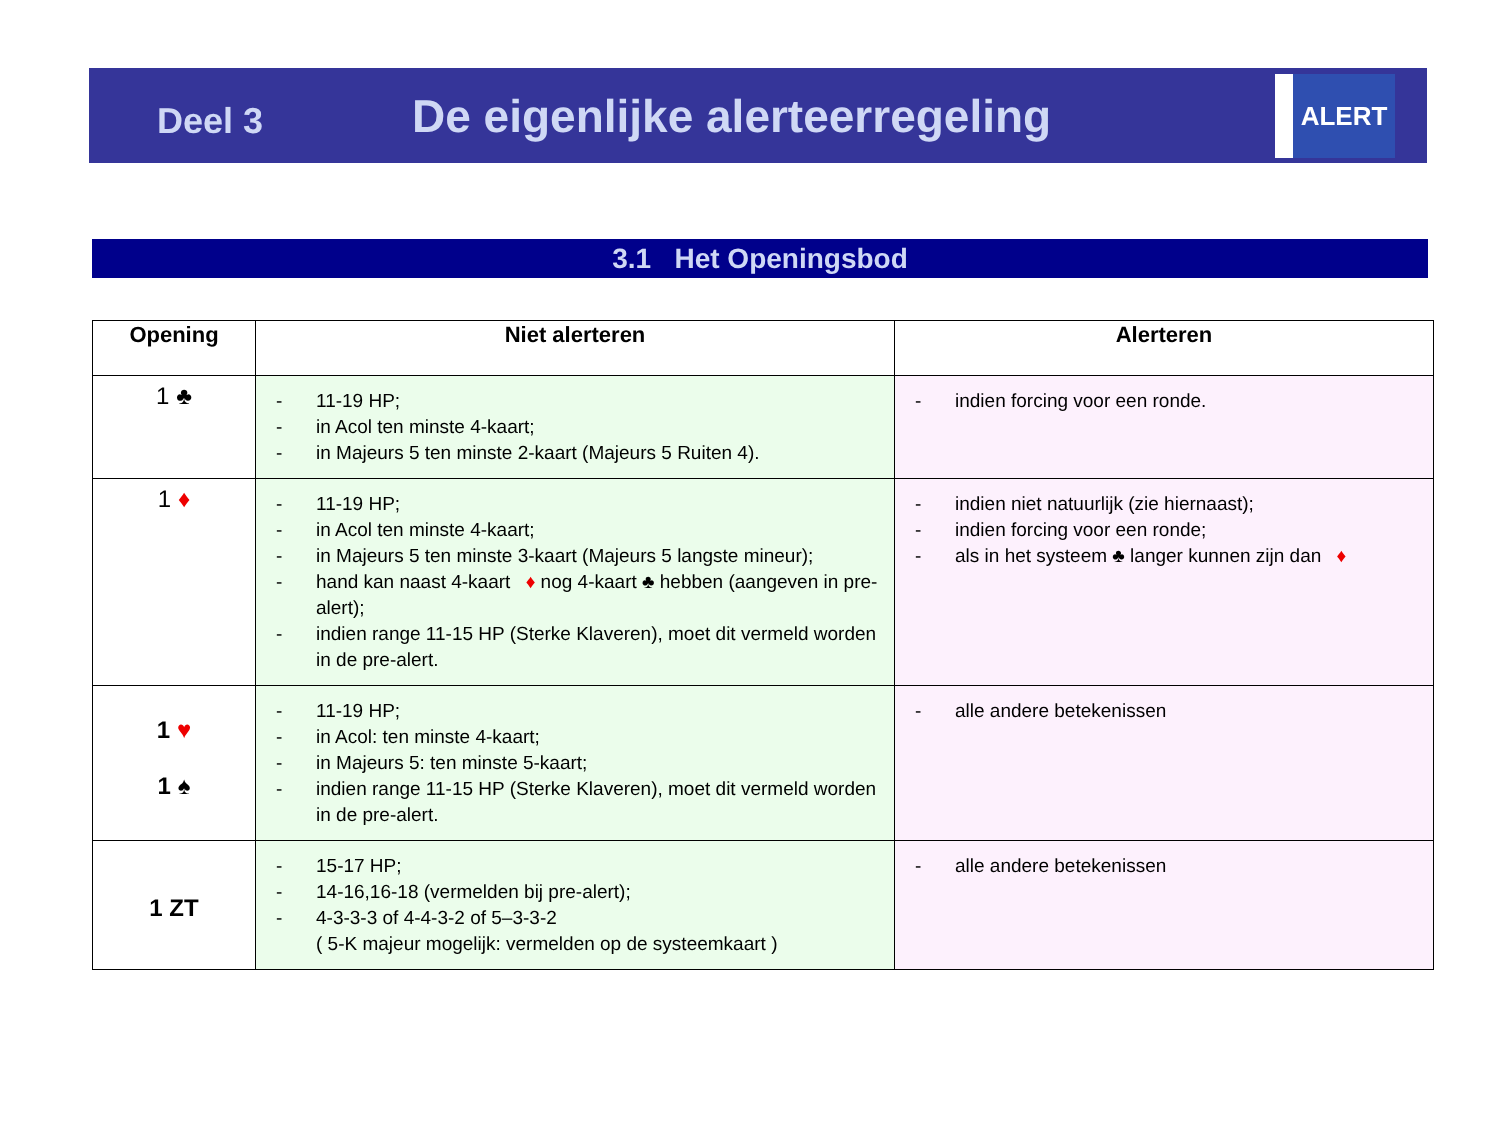Deel 3
De eigenlijke alerteerregeling
ALERT
3.1 Het Openingsbod
| Opening | Niet alerteren | Alerteren |
| --- | --- | --- |
| 1 ♣ | - 11-19 HP; - in Acol ten minste 4-kaart; - in Majeurs 5 ten minste 2-kaart (Majeurs 5 Ruiten 4). | - indien forcing voor een ronde. |
| 1 ♦ | - 11-19 HP; - in Acol ten minste 4-kaart; - in Majeurs 5 ten minste 3-kaart (Majeurs 5 langste mineur); - hand kan naast 4-kaart ♦ nog 4-kaart ♣ hebben (aangeven in pre-alert); - indien range 11-15 HP (Sterke Klaveren), moet dit vermeld worden in de pre-alert. | - indien niet natuurlijk (zie hiernaast); - indien forcing voor een ronde; - als in het systeem ♣ langer kunnen zijn dan ♦ |
| 1 ♥ 1 ♠ | - 11-19 HP; - in Acol: ten minste 4-kaart; - in Majeurs 5: ten minste 5-kaart; - indien range 11-15 HP (Sterke Klaveren), moet dit vermeld worden in de pre-alert. | - alle andere betekenissen |
| 1 ZT | - 15-17 HP; - 14-16,16-18 (vermelden bij pre-alert); - 4-3-3-3 of 4-4-3-2 of 5–3-3-2 ( 5-K majeur mogelijk: vermelden op de systeemkaart ) | - alle andere betekenissen |